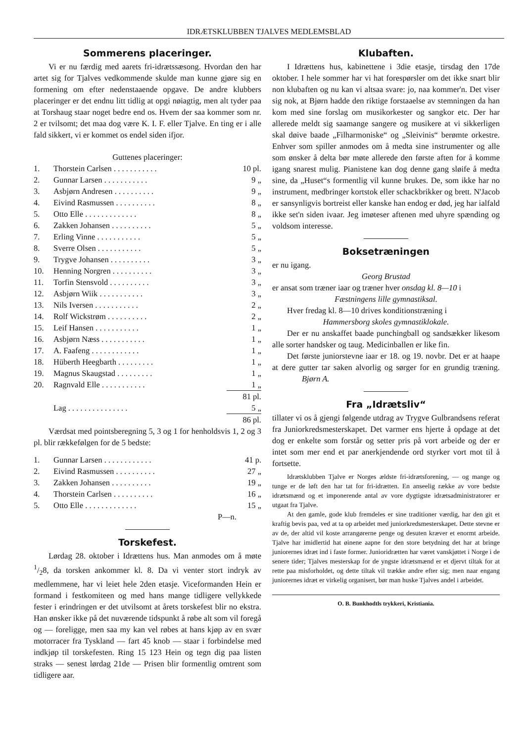IDRÆTSKLUBBEN TJALVES MEDLEMSBLAD
Sommerens placeringer.
Vi er nu færdig med aarets fri-idrætssæsong. Hvordan den har artet sig for Tjalves vedkommende skulde man kunne gjøre sig en formening om efter nedenstaaende opgave. De andre klubbers placeringer er det endnu litt tidlig at opgi nøiagtig, men alt tyder paa at Torshaug staar noget bedre end os. Hvem der saa kommer som nr. 2 er tvilsomt; det maa dog være K. I. F. eller Tjalve. En ting er i alle fald sikkert, vi er kommet os endel siden ifjor.
Guttenes placeringer:
| 1. | Thorstein Carlsen . . . . . . . . . . . | 10 pl. |
| 2. | Gunnar Larsen . . . . . . . . . . . | 9 „ |
| 3. | Asbjørn Andresen . . . . . . . . . . | 9 „ |
| 4. | Eivind Rasmussen . . . . . . . . . . | 8 „ |
| 5. | Otto Elle . . . . . . . . . . . . . | 8 „ |
| 6. | Zakken Johansen . . . . . . . . . . | 5 „ |
| 7. | Erling Vinne . . . . . . . . . . . | 5 „ |
| 8. | Sverre Olsen . . . . . . . . . . . | 5 „ |
| 9. | Trygve Johansen . . . . . . . . . . | 3 „ |
| 10. | Henning Norgren . . . . . . . . . . | 3 „ |
| 11. | Torfin Stensvold . . . . . . . . . . | 3 „ |
| 12. | Asbjørn Wiik . . . . . . . . . . . | 3 „ |
| 13. | Nils Iversen . . . . . . . . . . . | 2 „ |
| 14. | Rolf Wickstrøm . . . . . . . . . . | 2 „ |
| 15. | Leif Hansen . . . . . . . . . . . | 1 „ |
| 16. | Asbjørn Næss . . . . . . . . . . . | 1 „ |
| 17. | A. Faafeng . . . . . . . . . . . . | 1 „ |
| 18. | Hüberth Heegbarth . . . . . . . . . | 1 „ |
| 19. | Magnus Skaugstad . . . . . . . . . | 1 „ |
| 20. | Ragnvald Elle . . . . . . . . . . . | 1 „ |
| | | 81 pl. |
| | Lag . . . . . . . . . . . . . . . | 5 „ |
| | | 86 pl. |
Værdsat med pointsberegning 5, 3 og 1 for henholdsvis 1, 2 og 3 pl. blir rækkefølgen for de 5 bedste:
| 1. | Gunnar Larsen . . . . . . . . . . . . | 41 p. |
| 2. | Eivind Rasmussen . . . . . . . . . . | 27 „ |
| 3. | Zakken Johansen . . . . . . . . . . | 19 „ |
| 4. | Thorstein Carlsen . . . . . . . . . . | 16 „ |
| 5. | Otto Elle . . . . . . . . . . . . . | 15 „ |
P—n.
Torskefest.
Lørdag 28. oktober i Idrættens hus. Man anmodes om å møte 1/28, da torsken ankommer kl. 8. Da vi venter stort indryk av medlemmene, har vi leiet hele 2den etasje. Viceformanden Hein er formand i festkomiteen og med hans mange tidligere vellykkede fester i erindringen er det utvilsomt at årets torskefest blir no ekstra. Han ønsker ikke på det nuværende tidspunkt å røbe alt som vil foregå og — foreligge, men saa my kan vel røbes at hans kjøp av en svær motorracer fra Tyskland — fart 45 knob — staar i forbindelse med indkjøp til torskefesten. Ring 15 123 Hein og tegn dig paa listen straks — senest lørdag 21de — Prisen blir formentlig omtrent som tidligere aar.
Klubaften.
I Idrættens hus, kabinettene i 3die etasje, tirsdag den 17de oktober. I hele sommer har vi hat forespørsler om det ikke snart blir non klubaften og nu kan vi altsaa svare: jo, naa kommer'n. Det viser sig nok, at Bjørn hadde den riktige forstaaelse av stemningen da han kom med sine forslag om musikorkester og sangkor etc. Der har allerede meldt sig saamange sangere og musikere at vi sikkerligen skal døive baade „Filharmoniske“ og „Sleivinis“ berømte orkestre. Enhver som spiller anmodes om å medta sine instrumenter og alle som ønsker å delta bør møte allerede den første aften for å komme igang snarest mulig. Pianistene kan dog denne gang sløife å medta sine, da „Huset“s formentlig vil kunne brukes. De, som ikke har no instrument, medbringer kortstok eller schackbrikker og brett. N'Jacob er sansynligvis bortreist eller kanske han endog er død, jeg har ialfald ikke set'n siden ivaar. Jeg imøteser aftenen med uhyre spænding og voldsom interesse.
Boksetræningen
er nu igang.
Georg Brustad
er ansat som træner iaar og træner hver onsdag kl. 8—10 i
Fæstningens lille gymnastiksal.
Hver fredag kl. 8—10 drives konditionstræning i
Hammersborg skoles gymnastiklokale.
Der er nu anskaffet baade punchingball og sandsækker likesom alle sorter handsker og taug. Medicinballen er like fin.
Det første juniorstevne iaar er 18. og 19. novbr. Det er at haape at dere gutter tar saken alvorlig og sørger for en grundig træning. Bjørn A.
Fra „Idrætsliv“
tillater vi os å gjengi følgende utdrag av Trygve Gulbrandsens referat fra Juniorkredsmesterskapet. Det varmer ens hjerte å opdage at det dog er enkelte som forstår og setter pris på vort arbeide og der er intet som mer end et par anerkjendende ord styrker vort mot til å fortsette.
Idrætsklubben Tjalve er Norges ældste fri-idrætsforening, — og mange og tunge er de løft den har tat for fri-idrætten. En anseelig række av vore bedste idrætsmænd og et imponerende antal av vore dygtigste idrætsadministratorer er utgaat fra Tjalve.
At den gamle, gode klub fremdeles er sine traditioner værdig, har den git et kraftig bevis paa, ved at ta op arbeidet med juniorkredsmesterskapet. Dette stevne er av de, der altid vil koste arrangørerne penge og desuten kræver et enormt arbeide. Tjalve har imidlertid hat øinene aapne for den store betydning det har at bringe juniorernes idræt ind i faste former. Junioridrætten har været vanskjøttet i Norge i de senere tider; Tjalves mesterskap for de yngste idrætsmænd er et djervt tiltak for at rette paa misforholdet, og dette tiltak vil trække andre efter sig; men naar engang juniorernes idræt er virkelig organisert, bør man huske Tjalves andel i arbeidet.
O. B. Bunkhodtls trykkeri, Kristiania.